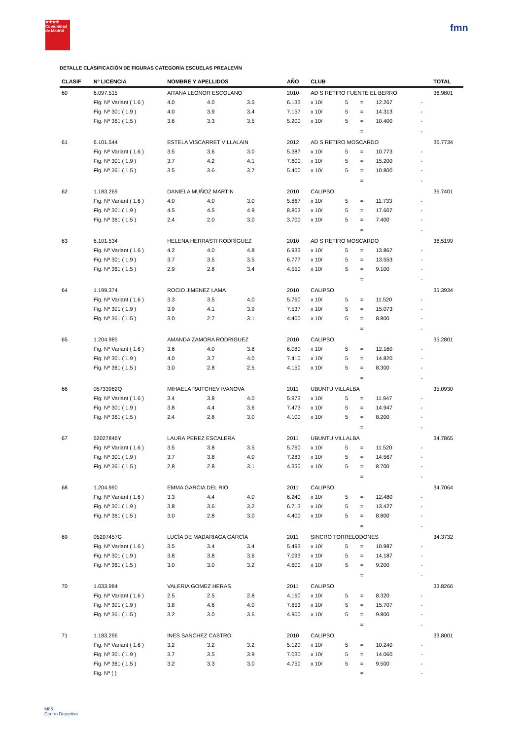★★★★
Comunidad de Madrid
fmn
DETALLE CLASIFICACIÓN DE FIGURAS CATEGORÍA ESCUELAS PREALEVÍN
| CLASIF | Nº LICENCIA | NOMBRE Y APELLIDOS | | | AÑO | CLUB | | | | | TOTAL |
| --- | --- | --- | --- | --- | --- | --- | --- | --- | --- | --- | --- |
| 60 | 6.097.515 | AITANA LEONOR ESCOLANO | | | 2010 | AD S RETIRO FUENTE EL BERRO | | | | | 36.9801 |
| | Fig. Nº Variant ( 1.6 ) | 4.0 | 4.0 | 3.5 | 6.133 | x 10/ | 5 | = | 12.267 | - | |
| | Fig. Nº 301 ( 1.9 ) | 4.0 | 3.9 | 3.4 | 7.157 | x 10/ | 5 | = | 14.313 | - | |
| | Fig. Nº 361 ( 1.5 ) | 3.6 | 3.3 | 3.5 | 5.200 | x 10/ | 5 | = | 10.400 | - | |
| | | | | | | | | = | | - | |
| 61 | 6.101.544 | ESTELA VISCARRET VILLALAIN | | | 2012 | AD S RETIRO MOSCARDO | | | | | 36.7734 |
| | Fig. Nº Variant ( 1.6 ) | 3.5 | 3.6 | 3.0 | 5.387 | x 10/ | 5 | = | 10.773 | - | |
| | Fig. Nº 301 ( 1.9 ) | 3.7 | 4.2 | 4.1 | 7.600 | x 10/ | 5 | = | 15.200 | - | |
| | Fig. Nº 361 ( 1.5 ) | 3.5 | 3.6 | 3.7 | 5.400 | x 10/ | 5 | = | 10.800 | - | |
| | | | | | | | | = | | - | |
| 62 | 1.183.269 | DANIELA MUÑOZ MARTIN | | | 2010 | CALIPSO | | | | | 36.7401 |
| | Fig. Nº Variant ( 1.6 ) | 4.0 | 4.0 | 3.0 | 5.867 | x 10/ | 5 | = | 11.733 | - | |
| | Fig. Nº 301 ( 1.9 ) | 4.5 | 4.5 | 4.9 | 8.803 | x 10/ | 5 | = | 17.607 | - | |
| | Fig. Nº 361 ( 1.5 ) | 2.4 | 2.0 | 3.0 | 3.700 | x 10/ | 5 | = | 7.400 | - | |
| | | | | | | | | = | | - | |
| 63 | 6.101.534 | HELENA HERRASTI RODRÍGUEZ | | | 2010 | AD S RETIRO MOSCARDO | | | | | 36.5199 |
| | Fig. Nº Variant ( 1.6 ) | 4.2 | 4.0 | 4.8 | 6.933 | x 10/ | 5 | = | 13.867 | - | |
| | Fig. Nº 301 ( 1.9 ) | 3.7 | 3.5 | 3.5 | 6.777 | x 10/ | 5 | = | 13.553 | - | |
| | Fig. Nº 361 ( 1.5 ) | 2.9 | 2.8 | 3.4 | 4.550 | x 10/ | 5 | = | 9.100 | - | |
| | | | | | | | | = | | - | |
| 64 | 1.199.374 | ROCIO JIMENEZ LAMA | | | 2010 | CALIPSO | | | | | 35.3934 |
| | Fig. Nº Variant ( 1.6 ) | 3.3 | 3.5 | 4.0 | 5.760 | x 10/ | 5 | = | 11.520 | - | |
| | Fig. Nº 301 ( 1.9 ) | 3.9 | 4.1 | 3.9 | 7.537 | x 10/ | 5 | = | 15.073 | - | |
| | Fig. Nº 361 ( 1.5 ) | 3.0 | 2.7 | 3.1 | 4.400 | x 10/ | 5 | = | 8.800 | - | |
| | | | | | | | | = | | - | |
| 65 | 1.204.985 | AMANDA ZAMORA RODRIGUEZ | | | 2010 | CALIPSO | | | | | 35.2801 |
| | Fig. Nº Variant ( 1.6 ) | 3.6 | 4.0 | 3.8 | 6.080 | x 10/ | 5 | = | 12.160 | - | |
| | Fig. Nº 301 ( 1.9 ) | 4.0 | 3.7 | 4.0 | 7.410 | x 10/ | 5 | = | 14.820 | - | |
| | Fig. Nº 361 ( 1.5 ) | 3.0 | 2.8 | 2.5 | 4.150 | x 10/ | 5 | = | 8.300 | - | |
| | | | | | | | | = | | - | |
| 66 | 05733962Q | MIHAELA RAITCHEV IVANOVA | | | 2011 | UBUNTU VILLALBA | | | | | 35.0930 |
| | Fig. Nº Variant ( 1.6 ) | 3.4 | 3.8 | 4.0 | 5.973 | x 10/ | 5 | = | 11.947 | - | |
| | Fig. Nº 301 ( 1.9 ) | 3.8 | 4.4 | 3.6 | 7.473 | x 10/ | 5 | = | 14.947 | - | |
| | Fig. Nº 361 ( 1.5 ) | 2.4 | 2.8 | 3.0 | 4.100 | x 10/ | 5 | = | 8.200 | - | |
| | | | | | | | | = | | - | |
| 67 | 52027846Y | LAURA PEREZ ESCALERA | | | 2011 | UBUNTU VILLALBA | | | | | 34.7865 |
| | Fig. Nº Variant ( 1.6 ) | 3.5 | 3.8 | 3.5 | 5.760 | x 10/ | 5 | = | 11.520 | - | |
| | Fig. Nº 301 ( 1.9 ) | 3.7 | 3.8 | 4.0 | 7.283 | x 10/ | 5 | = | 14.567 | - | |
| | Fig. Nº 361 ( 1.5 ) | 2.8 | 2.8 | 3.1 | 4.350 | x 10/ | 5 | = | 8.700 | - | |
| | | | | | | | | = | | - | |
| 68 | 1.204.990 | EMMA GARCIA DEL RIO | | | 2011 | CALIPSO | | | | | 34.7064 |
| | Fig. Nº Variant ( 1.6 ) | 3.3 | 4.4 | 4.0 | 6.240 | x 10/ | 5 | = | 12.480 | - | |
| | Fig. Nº 301 ( 1.9 ) | 3.8 | 3.6 | 3.2 | 6.713 | x 10/ | 5 | = | 13.427 | - | |
| | Fig. Nº 361 ( 1.5 ) | 3.0 | 2.8 | 3.0 | 4.400 | x 10/ | 5 | = | 8.800 | - | |
| | | | | | | | | = | | - | |
| 69 | 05207457G | LUCÍA DE MADARIAGA GARCÍA | | | 2011 | SINCRO TORRELODONES | | | | | 34.3732 |
| | Fig. Nº Variant ( 1.6 ) | 3.5 | 3.4 | 3.4 | 5.493 | x 10/ | 5 | = | 10.987 | - | |
| | Fig. Nº 301 ( 1.9 ) | 3.8 | 3.8 | 3.6 | 7.093 | x 10/ | 5 | = | 14.187 | - | |
| | Fig. Nº 361 ( 1.5 ) | 3.0 | 3.0 | 3.2 | 4.600 | x 10/ | 5 | = | 9.200 | - | |
| | | | | | | | | = | | - | |
| 70 | 1.033.984 | VALERIA GOMEZ HERAS | | | 2011 | CALIPSO | | | | | 33.8266 |
| | Fig. Nº Variant ( 1.6 ) | 2.5 | 2.5 | 2.8 | 4.160 | x 10/ | 5 | = | 8.320 | - | |
| | Fig. Nº 301 ( 1.9 ) | 3.8 | 4.6 | 4.0 | 7.853 | x 10/ | 5 | = | 15.707 | - | |
| | Fig. Nº 361 ( 1.5 ) | 3.2 | 3.0 | 3.6 | 4.900 | x 10/ | 5 | = | 9.800 | - | |
| | | | | | | | | = | | - | |
| 71 | 1.183.296 | INES SANCHEZ CASTRO | | | 2010 | CALIPSO | | | | | 33.8001 |
| | Fig. Nº Variant ( 1.6 ) | 3.2 | 3.2 | 3.2 | 5.120 | x 10/ | 5 | = | 10.240 | - | |
| | Fig. Nº 301 ( 1.9 ) | 3.7 | 3.5 | 3.9 | 7.030 | x 10/ | 5 | = | 14.060 | - | |
| | Fig. Nº 361 ( 1.5 ) | 3.2 | 3.3 | 3.0 | 4.750 | x 10/ | 5 | = | 9.500 | - | |
| | Fig. Nº ( ) | | | | | | | = | | - | |
M86
Centro Deportivo